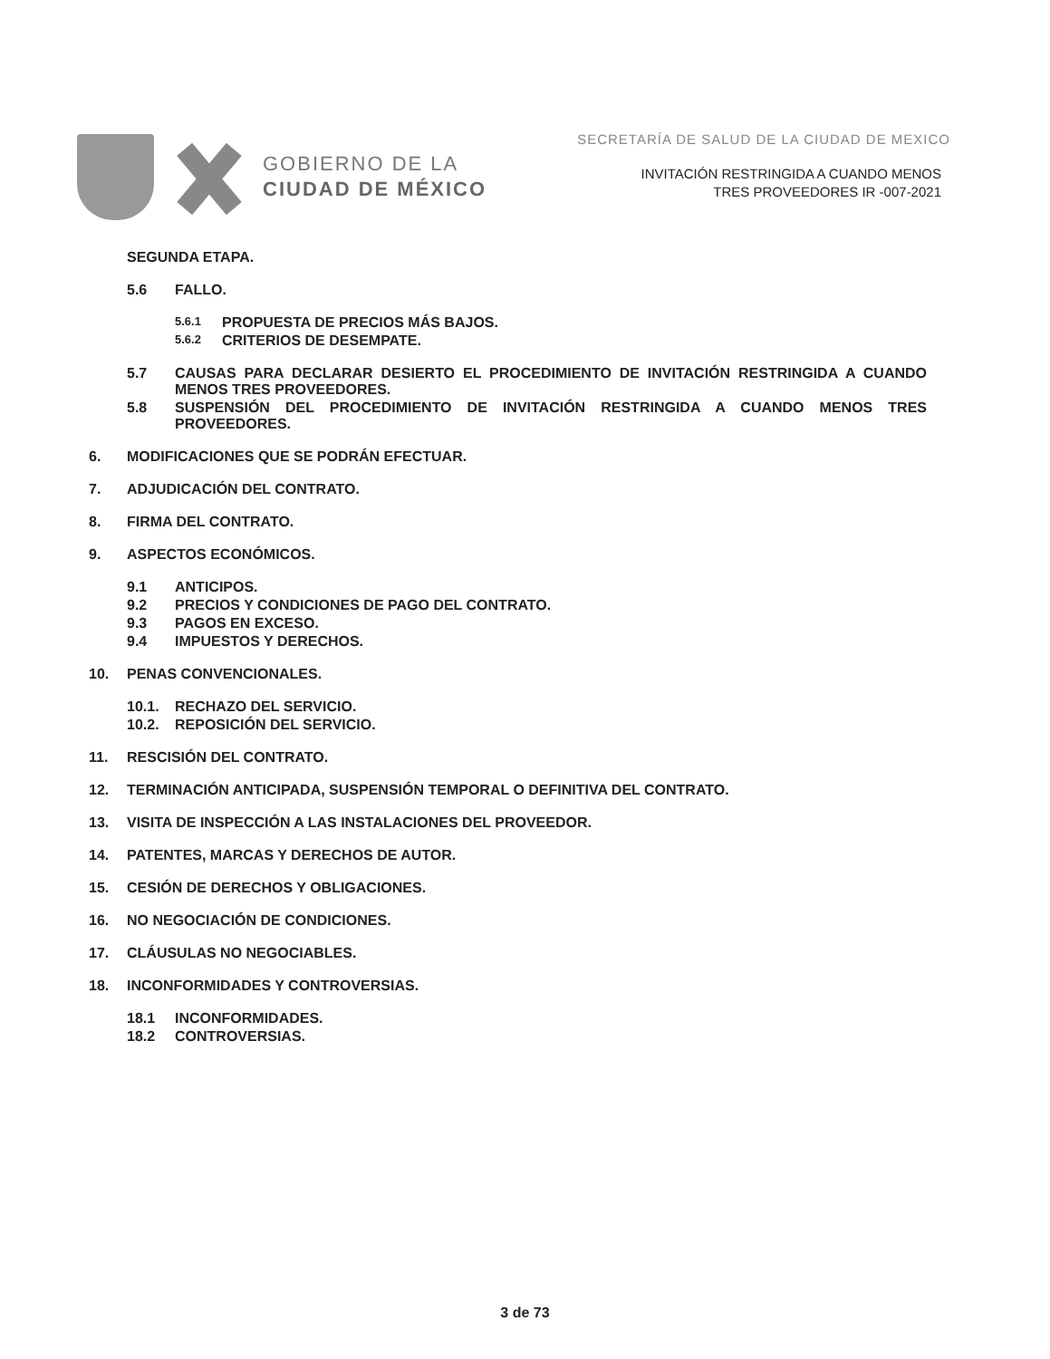GOBIERNO DE LA
CIUDAD DE MÉXICO
SECRETARÍA DE SALUD DE LA CIUDAD DE MEXICO
INVITACIÓN RESTRINGIDA A CUANDO MENOS
TRES PROVEEDORES IR -007-2021
SEGUNDA ETAPA.
5.6 FALLO.
5.6.1
PROPUESTA DE PRECIOS MÁS BAJOS.
5.6.2
CRITERIOS DE DESEMPATE.
5.7 CAUSAS PARA DECLARAR DESIERTO EL PROCEDIMIENTO DE INVITACIÓN RESTRINGIDA A CUANDO MENOS TRES PROVEEDORES.
5.8 SUSPENSIÓN DEL PROCEDIMIENTO DE INVITACIÓN RESTRINGIDA A CUANDO MENOS TRES PROVEEDORES.
6. MODIFICACIONES QUE SE PODRÁN EFECTUAR.
7. ADJUDICACIÓN DEL CONTRATO.
8. FIRMA DEL CONTRATO.
9. ASPECTOS ECONÓMICOS.
9.1 ANTICIPOS.
9.2 PRECIOS Y CONDICIONES DE PAGO DEL CONTRATO.
9.3 PAGOS EN EXCESO.
9.4 IMPUESTOS Y DERECHOS.
10. PENAS CONVENCIONALES.
10.1. RECHAZO DEL SERVICIO.
10.2. REPOSICIÓN DEL SERVICIO.
11. RESCISIÓN DEL CONTRATO.
12. TERMINACIÓN ANTICIPADA, SUSPENSIÓN TEMPORAL O DEFINITIVA DEL CONTRATO.
13. VISITA DE INSPECCIÓN A LAS INSTALACIONES DEL PROVEEDOR.
14. PATENTES, MARCAS Y DERECHOS DE AUTOR.
15. CESIÓN DE DERECHOS Y OBLIGACIONES.
16. NO NEGOCIACIÓN DE CONDICIONES.
17. CLÁUSULAS NO NEGOCIABLES.
18. INCONFORMIDADES Y CONTROVERSIAS.
18.1 INCONFORMIDADES.
18.2 CONTROVERSIAS.
3 de 73